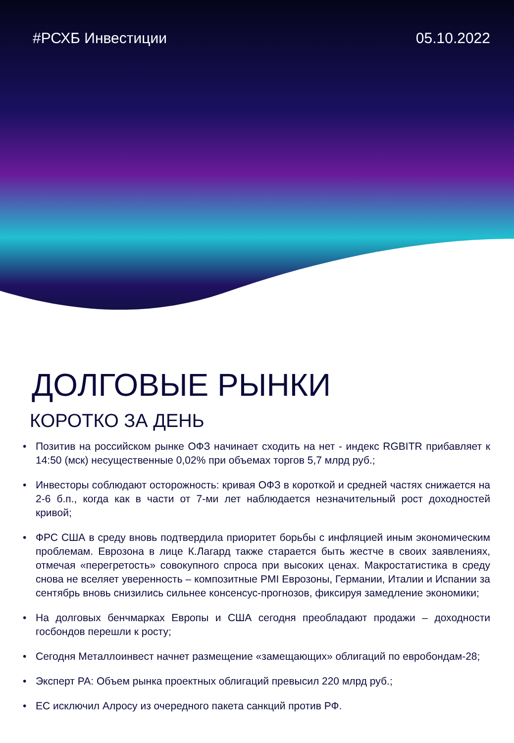#РСХБ Инвестиции 05.10.2022
ДОЛГОВЫЕ РЫНКИ
КОРОТКО ЗА ДЕНЬ
• Позитив на российском рынке ОФЗ начинает сходить на нет - индекс RGBITR прибавляет к 14:50 (мск) несущественные 0,02% при объемах торгов 5,7 млрд руб.;
• Инвесторы соблюдают осторожность: кривая ОФЗ в короткой и средней частях снижается на 2-6 б.п., когда как в части от 7-ми лет наблюдается незначительный рост доходностей кривой;
• ФРС США в среду вновь подтвердила приоритет борьбы с инфляцией иным экономическим проблемам. Еврозона в лице К.Лагард также старается быть жестче в своих заявлениях, отмечая «перегретость» совокупного спроса при высоких ценах. Макростатистика в среду снова не вселяет уверенность – композитные PMI Еврозоны, Германии, Италии и Испании за сентябрь вновь снизились сильнее консенсус-прогнозов, фиксируя замедление экономики;
• На долговых бенчмарках Европы и США сегодня преобладают продажи – доходности госбондов перешли к росту;
• Сегодня Металлоинвест начнет размещение «замещающих» облигаций по евробондам-28;
• Эксперт РА: Объем рынка проектных облигаций превысил 220 млрд руб.;
• ЕС исключил Алросу из очередного пакета санкций против РФ.